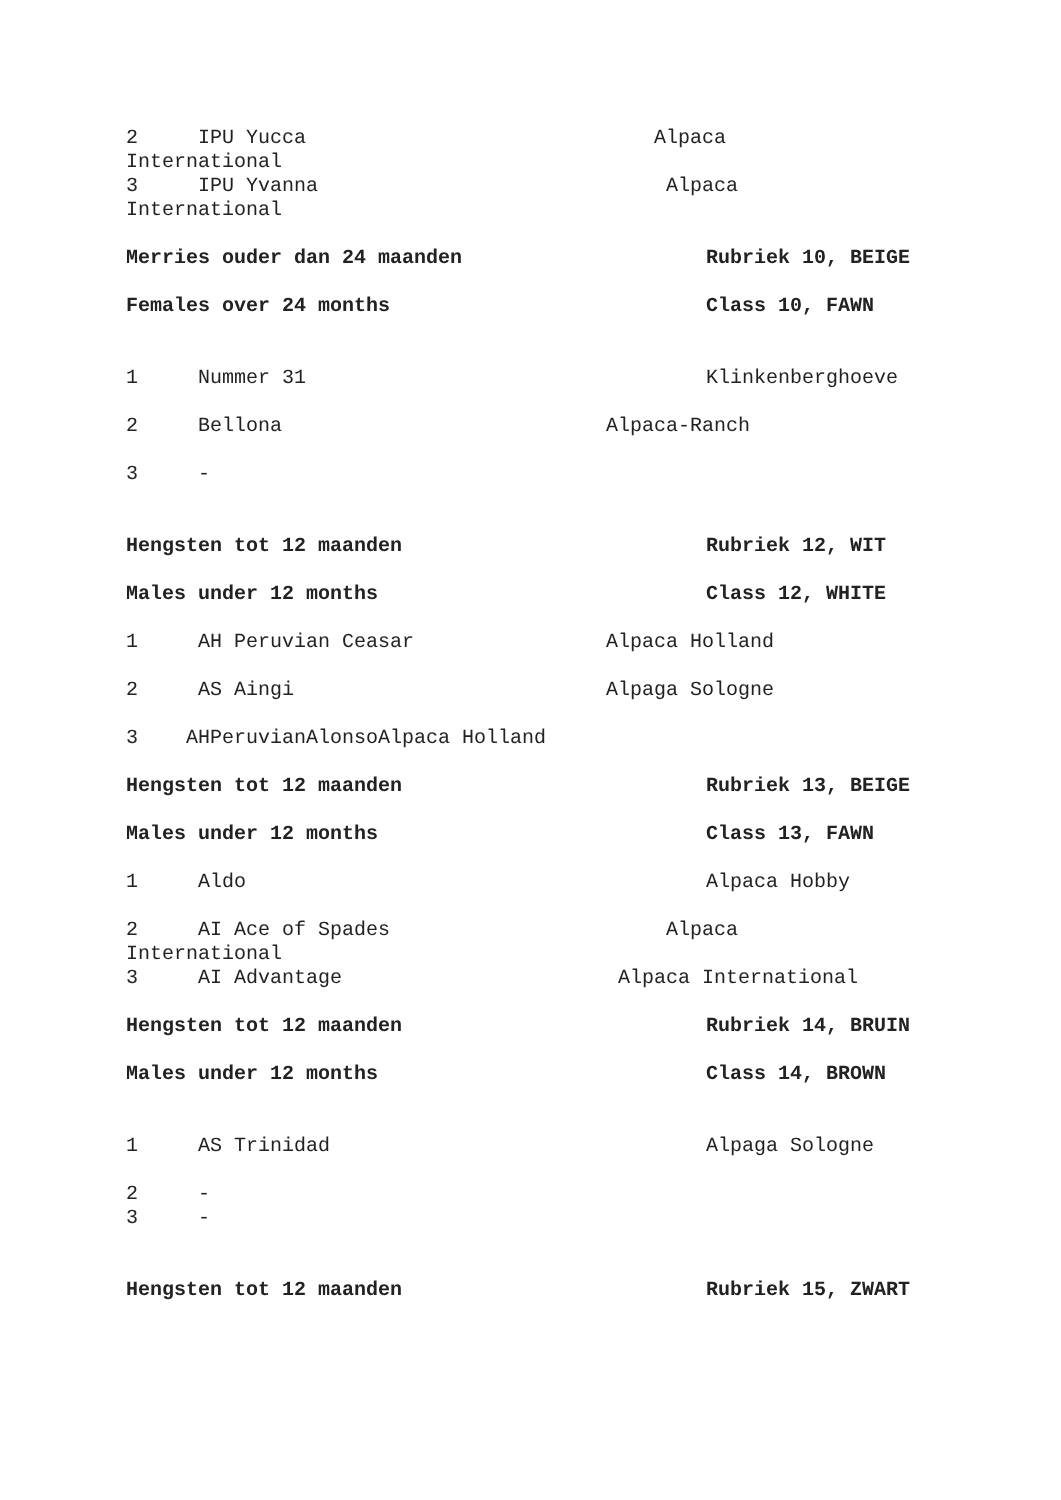2 IPU Yucca Alpaca
International
3 IPU Yvanna Alpaca
International
Merries ouder dan 24 maanden Rubriek 10, BEIGE
Females over 24 months Class 10, FAWN
1 Nummer 31 Klinkenberghoeve
2 Bellona Alpaca-Ranch
3 -
Hengsten tot 12 maanden Rubriek 12, WIT
Males under 12 months Class 12, WHITE
1 AH Peruvian Ceasar Alpaca Holland
2 AS Aingi Alpaga Sologne
3 AHPeruvianAlonsoAlpaca Holland
Hengsten tot 12 maanden Rubriek 13, BEIGE
Males under 12 months Class 13, FAWN
1 Aldo Alpaca Hobby
2 AI Ace of Spades Alpaca
International
3 AI Advantage Alpaca International
Hengsten tot 12 maanden Rubriek 14, BRUIN
Males under 12 months Class 14, BROWN
1 AS Trinidad Alpaga Sologne
2 -
3 -
Hengsten tot 12 maanden Rubriek 15, ZWART